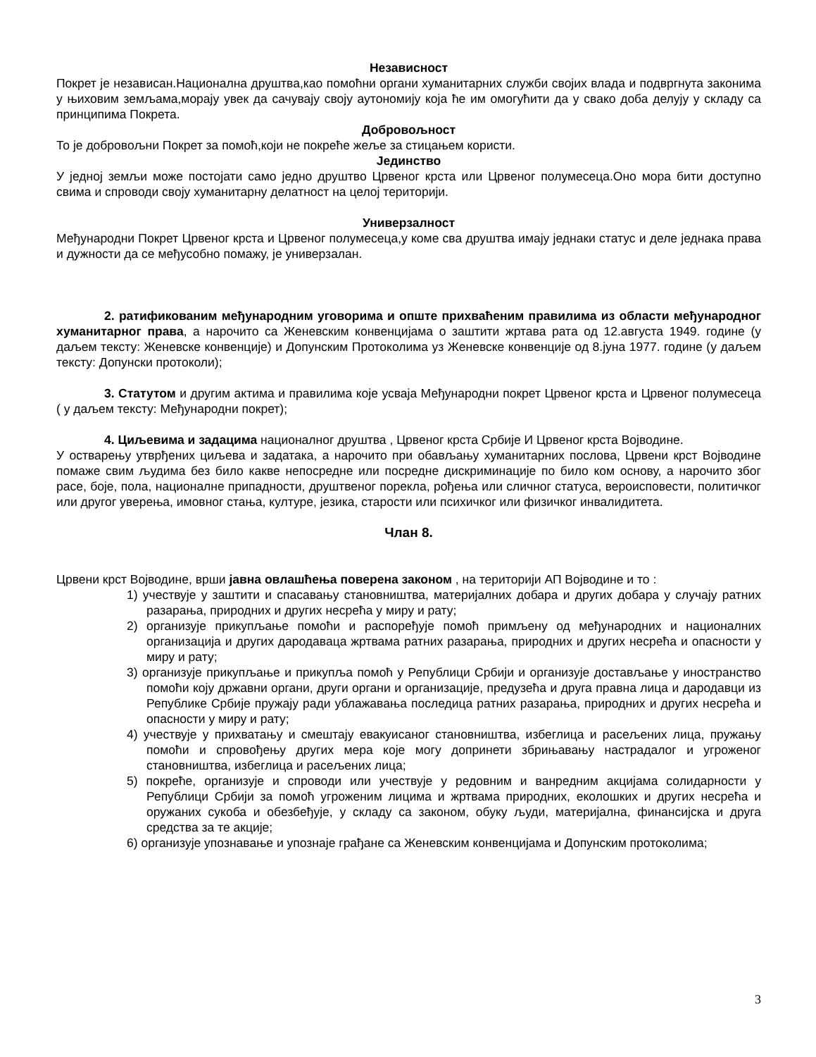Независност
Покрет је независан.Национална друштва,као помоћни органи хуманитарних служби својих влада и подвргнута законима у њиховим земљама,морају увек да сачувају своју аутономију која ће им омогућити да у свако доба делују у складу са принципима Покрета.
Добровољност
То је добровољни Покрет за помоћ,који не покреће жеље за стицањем користи.
Јединство
У једној земљи може постојати само једно друштво Црвеног крста или Црвеног полумесеца.Оно мора бити доступно свима и спроводи своју хуманитарну делатност на целој територији.
Универзалност
Међународни Покрет Црвеног крста и Црвеног полумесеца,у коме сва друштва имају једнаки статус и деле једнака права и дужности да се међусобно помажу, је универзалан.
2. ратификованим међународним уговорима и опште прихваћеним правилима из области међународног хуманитарног права, а нарочито са Женевским конвенцијама о заштити жртава рата од 12.августа 1949. године (у даљем тексту: Женевске конвенције) и Допунским Протоколима уз Женевске конвенције од 8.јуна 1977. године (у даљем тексту: Допунски протоколи);
3. Статутом и другим актима и правилима које усваја Међународни покрет Црвеног крста и Црвеног полумесеца ( у даљем тексту: Међународни покрет);
4. Циљевима и задацима националног друштва , Црвеног крста Србије И Црвеног крста Војводине.
У остварењу утврђених циљева и задатака, а нарочито при обављању хуманитарних послова, Црвени крст Војводине помаже свим људима без било какве непосредне или посредне дискриминације по било ком основу, а нарочито због расе, боје, пола, националне припадности, друштвеног порекла, рођења или сличног статуса, вероисповести, политичког или другог уверења, имовног стања, културе, језика, старости или психичког или физичког инвалидитета.
Члан 8.
Црвени крст Војводине, врши јавна овлашћења поверена законом , на територији АП Војводине и то :
1) учествује у заштити и спасавању становништва, материјалних добара и других добара у случају ратних разарања, природних и других несрећа у миру и рату;
2) организује прикупљање помоћи и распоређује помоћ примљену од међународних и националних организација и других дародаваца жртвама ратних разарања, природних и других несрећа и опасности у миру и рату;
3) организује прикупљање и прикупља помоћ у Републици Србији и организује достављање у иностранство помоћи коју државни органи, други органи и организације, предузећа и друга правна лица и дародавци из Републике Србије пружају ради ублажавања последица ратних разарања, природних и других несрећа и опасности у миру и рату;
4) учествује у прихватању и смештају евакуисаног становништва, избеглица и расељених лица, пружању помоћи и спровођењу других мера које могу допринети збрињавању настрадалог и угроженог становништва, избеглица и расељених лица;
5) покреће, организује и спроводи или учествује у редовним и ванредним акцијама солидарности у Републици Србији за помоћ угроженим лицима и жртвама природних, еколошких и других несрећа и оружаних сукоба и обезбеђује, у складу са законом, обуку људи, материјална, финансијска и друга средства за те акције;
6) организује упознавање и упознаје грађане са Женевским конвенцијама и Допунским протоколима;
3